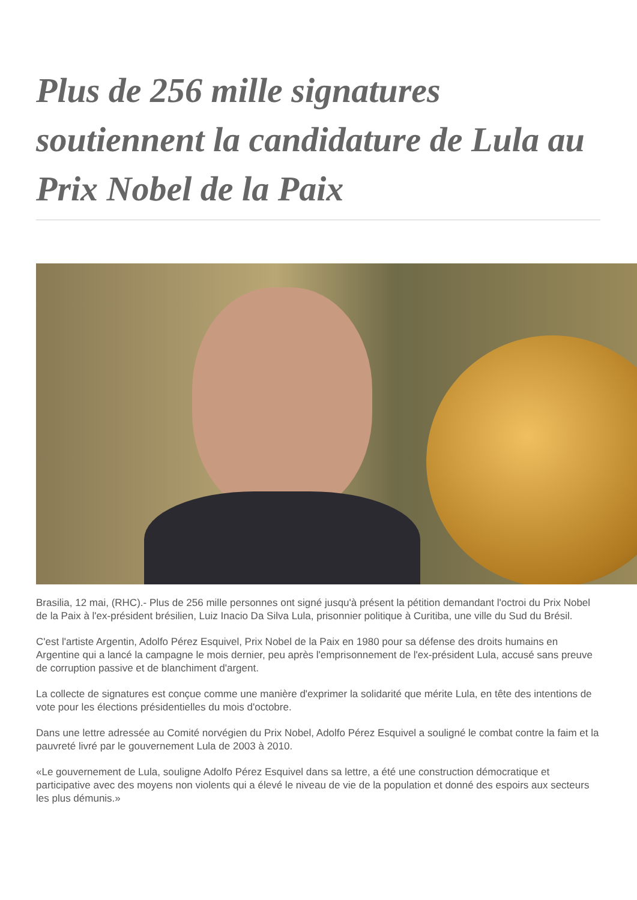Plus de 256 mille signatures soutiennent la candidature de Lula au Prix Nobel de la Paix
Brasilia, 12 mai, (RHC).- Plus de 256 mille personnes ont signé jusqu'à présent la pétition demandant l'octroi du Prix Nobel de la Paix à l'ex-président brésilien, Luiz Inacio Da Silva Lula, prisonnier politique à Curitiba, une ville du Sud du Brésil.
C'est l'artiste Argentin, Adolfo Pérez Esquivel, Prix Nobel de la Paix en 1980 pour sa défense des droits humains en Argentine qui a lancé la campagne le mois dernier, peu après l'emprisonnement de l'ex-président Lula, accusé sans preuve de corruption passive et de blanchiment d'argent.
La collecte de signatures est conçue comme une manière d'exprimer la solidarité que mérite Lula, en tête des intentions de vote pour les élections présidentielles du mois d'octobre.
Dans une lettre adressée au Comité norvégien du Prix Nobel, Adolfo Pérez Esquivel a souligné le combat contre la faim et la pauvreté livré par le gouvernement Lula de 2003 à 2010.
«Le gouvernement de Lula, souligne Adolfo Pérez Esquivel dans sa lettre, a été une construction démocratique et participative avec des moyens non violents qui a élevé le niveau de vie de la population et donné des espoirs aux secteurs les plus démunis.»